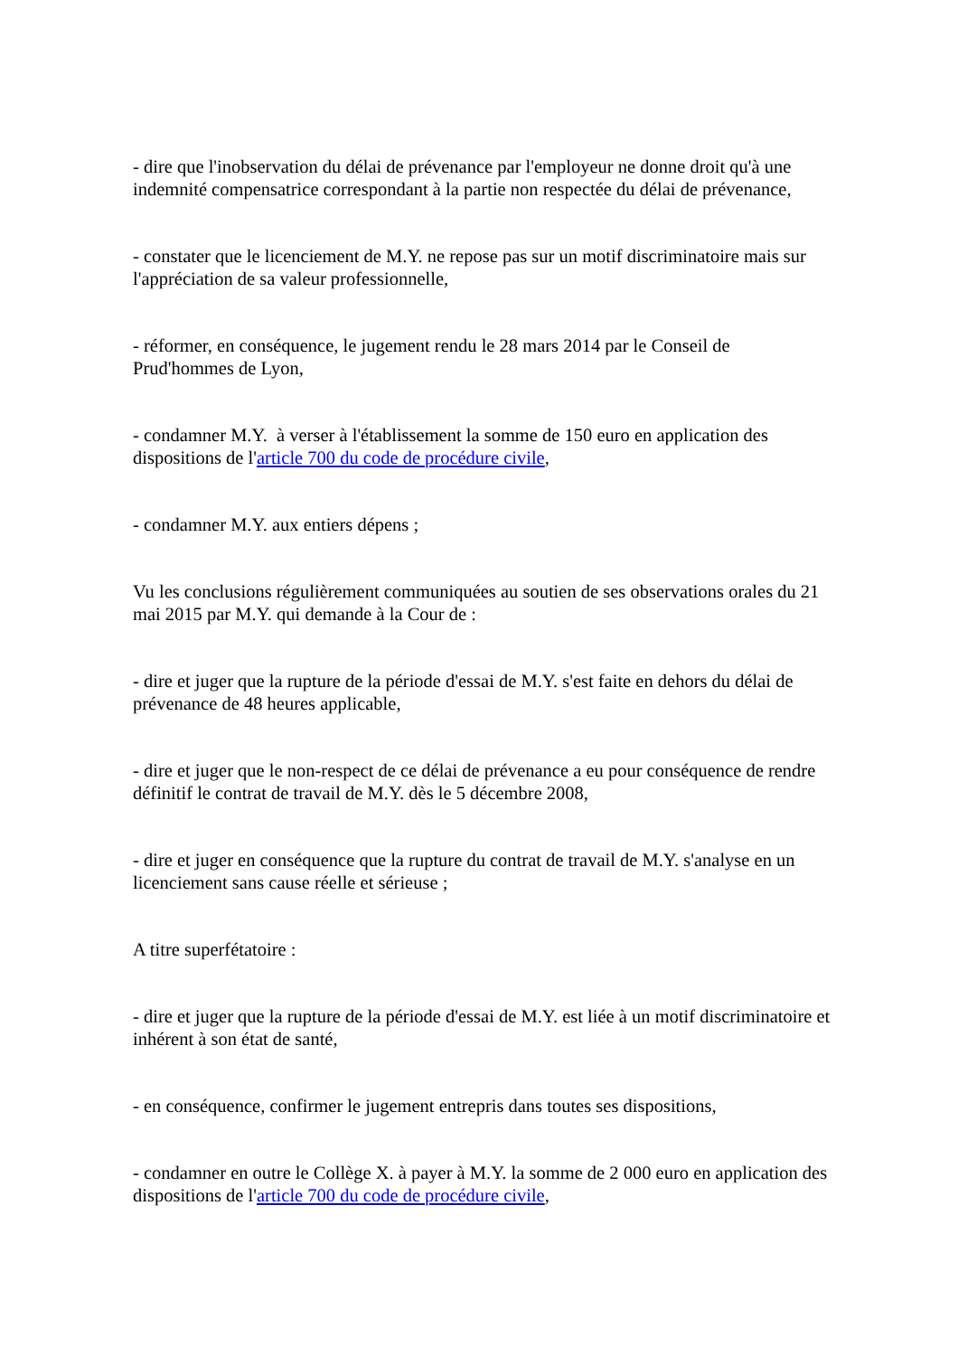- dire que l'inobservation du délai de prévenance par l'employeur ne donne droit qu'à une indemnité compensatrice correspondant à la partie non respectée du délai de prévenance,
- constater que le licenciement de M.Y. ne repose pas sur un motif discriminatoire mais sur l'appréciation de sa valeur professionnelle,
- réformer, en conséquence, le jugement rendu le 28 mars 2014 par le Conseil de Prud'hommes de Lyon,
- condamner M.Y. à verser à l'établissement la somme de 150 euro en application des dispositions de l'article 700 du code de procédure civile,
- condamner M.Y. aux entiers dépens ;
Vu les conclusions régulièrement communiquées au soutien de ses observations orales du 21 mai 2015 par M.Y. qui demande à la Cour de :
- dire et juger que la rupture de la période d'essai de M.Y. s'est faite en dehors du délai de prévenance de 48 heures applicable,
- dire et juger que le non-respect de ce délai de prévenance a eu pour conséquence de rendre définitif le contrat de travail de M.Y. dès le 5 décembre 2008,
- dire et juger en conséquence que la rupture du contrat de travail de M.Y. s'analyse en un licenciement sans cause réelle et sérieuse ;
A titre superfétatoire :
- dire et juger que la rupture de la période d'essai de M.Y. est liée à un motif discriminatoire et inhérent à son état de santé,
- en conséquence, confirmer le jugement entrepris dans toutes ses dispositions,
- condamner en outre le Collège X. à payer à M.Y. la somme de 2 000 euro en application des dispositions de l'article 700 du code de procédure civile,